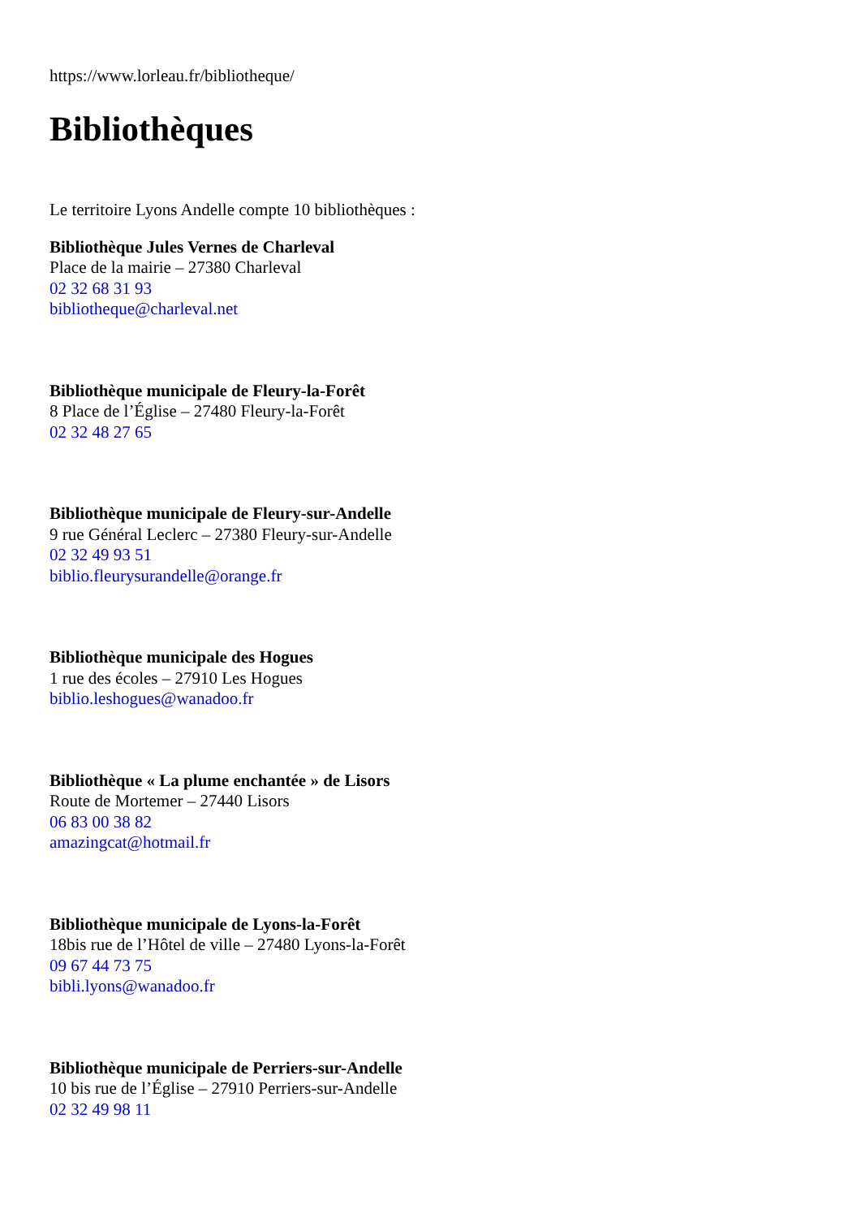https://www.lorleau.fr/bibliotheque/
Bibliothèques
Le territoire Lyons Andelle compte 10 bibliothèques :
Bibliothèque Jules Vernes de Charleval
Place de la mairie – 27380 Charleval
02 32 68 31 93
bibliotheque@charleval.net
Bibliothèque municipale de Fleury-la-Forêt
8 Place de l’Église – 27480 Fleury-la-Forêt
02 32 48 27 65
Bibliothèque municipale de Fleury-sur-Andelle
9 rue Général Leclerc – 27380 Fleury-sur-Andelle
02 32 49 93 51
biblio.fleurysurandelle@orange.fr
Bibliothèque municipale des Hogues
1 rue des écoles – 27910 Les Hogues
biblio.leshogues@wanadoo.fr
Bibliothèque « La plume enchantée » de Lisors
Route de Mortemer – 27440 Lisors
06 83 00 38 82
amazingcat@hotmail.fr
Bibliothèque municipale de Lyons-la-Forêt
18bis rue de l’Hôtel de ville – 27480 Lyons-la-Forêt
09 67 44 73 75
bibli.lyons@wanadoo.fr
Bibliothèque municipale de Perriers-sur-Andelle
10 bis rue de l’Église – 27910 Perriers-sur-Andelle
02 32 49 98 11